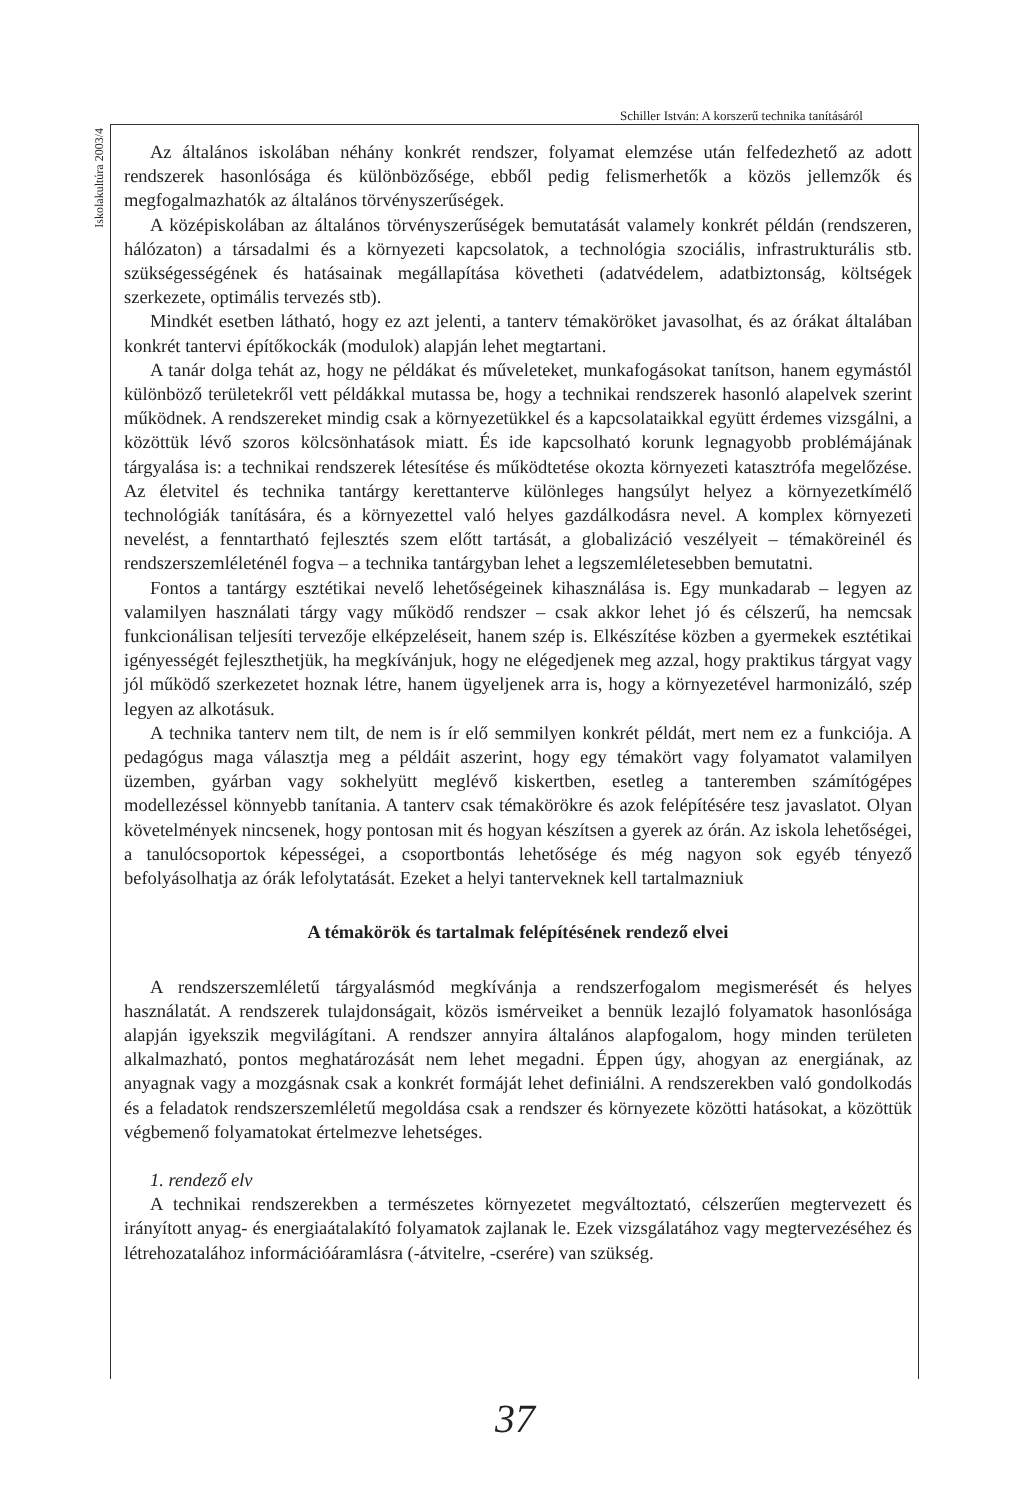Schiller István: A korszerű technika tanításáról
Iskolakultúra 2003/4
Az általános iskolában néhány konkrét rendszer, folyamat elemzése után felfedezhető az adott rendszerek hasonlósága és különbözősége, ebből pedig felismerhetők a közös jellemzők és megfogalmazhatók az általános törvényszerűségek.
A középiskolában az általános törvényszerűségek bemutatását valamely konkrét példán (rendszeren, hálózaton) a társadalmi és a környezeti kapcsolatok, a technológia szociális, infrastrukturális stb. szükségességének és hatásainak megállapítása követheti (adatvédelem, adatbiztonság, költségek szerkezete, optimális tervezés stb).
Mindkét esetben látható, hogy ez azt jelenti, a tanterv témaköröket javasolhat, és az órákat általában konkrét tantervi építőkockák (modulok) alapján lehet megtartani.
A tanár dolga tehát az, hogy ne példákat és műveleteket, munkafogásokat tanítson, hanem egymástól különböző területekről vett példákkal mutassa be, hogy a technikai rendszerek hasonló alapelvek szerint működnek. A rendszereket mindig csak a környezetükkel és a kapcsolataikkal együtt érdemes vizsgálni, a közöttük lévő szoros kölcsönhatások miatt. És ide kapcsolható korunk legnagyobb problémájának tárgyalása is: a technikai rendszerek létesítése és működtetése okozta környezeti katasztrófa megelőzése. Az életvitel és technika tantárgy kerettanterve különleges hangsúlyt helyez a környezetkímélő technológiák tanítására, és a környezettel való helyes gazdálkodásra nevel. A komplex környezeti nevelést, a fenntartható fejlesztés szem előtt tartását, a globalizáció veszélyeit – témaköreinél és rendszerszemléleténél fogva – a technika tantárgyban lehet a legszemléletesebben bemutatni.
Fontos a tantárgy esztétikai nevelő lehetőségeinek kihasználása is. Egy munkadarab – legyen az valamilyen használati tárgy vagy működő rendszer – csak akkor lehet jó és célszerű, ha nemcsak funkcionálisan teljesíti tervezője elképzeléseit, hanem szép is. Elkészítése közben a gyermekek esztétikai igényességét fejleszthetjük, ha megkívánjuk, hogy ne elégedjenek meg azzal, hogy praktikus tárgyat vagy jól működő szerkezetet hoznak létre, hanem ügyeljenek arra is, hogy a környezetével harmonizáló, szép legyen az alkotásuk.
A technika tanterv nem tilt, de nem is ír elő semmilyen konkrét példát, mert nem ez a funkciója. A pedagógus maga választja meg a példáit aszerint, hogy egy témakört vagy folyamatot valamilyen üzemben, gyárban vagy sokhelyütt meglévő kiskertben, esetleg a tanteremben számítógépes modellezéssel könnyebb tanítania. A tanterv csak témakörökre és azok felépítésére tesz javaslatot. Olyan követelmények nincsenek, hogy pontosan mit és hogyan készítsen a gyerek az órán. Az iskola lehetőségei, a tanulócsoportok képességei, a csoportbontás lehetősége és még nagyon sok egyéb tényező befolyásolhatja az órák lefolytatását. Ezeket a helyi tanterveknek kell tartalmazniuk
A témakörök és tartalmak felépítésének rendező elvei
A rendszerszemléletű tárgyalásmód megkívánja a rendszerfogalom megismerését és helyes használatát. A rendszerek tulajdonságait, közös ismérveiket a bennük lezajló folyamatok hasonlósága alapján igyekszik megvilágítani. A rendszer annyira általános alapfogalom, hogy minden területen alkalmazható, pontos meghatározását nem lehet megadni. Éppen úgy, ahogyan az energiának, az anyagnak vagy a mozgásnak csak a konkrét formáját lehet definiálni. A rendszerekben való gondolkodás és a feladatok rendszerszemléletű megoldása csak a rendszer és környezete közötti hatásokat, a közöttük végbemenő folyamatokat értelmezve lehetséges.
1. rendező elv
A technikai rendszerekben a természetes környezetet megváltoztató, célszerűen megtervezett és irányított anyag- és energiaátalakító folyamatok zajlanak le. Ezek vizsgálatához vagy megtervezéséhez és létrehozatalához információáramlásra (-átvitelre, -cserére) van szükség.
37